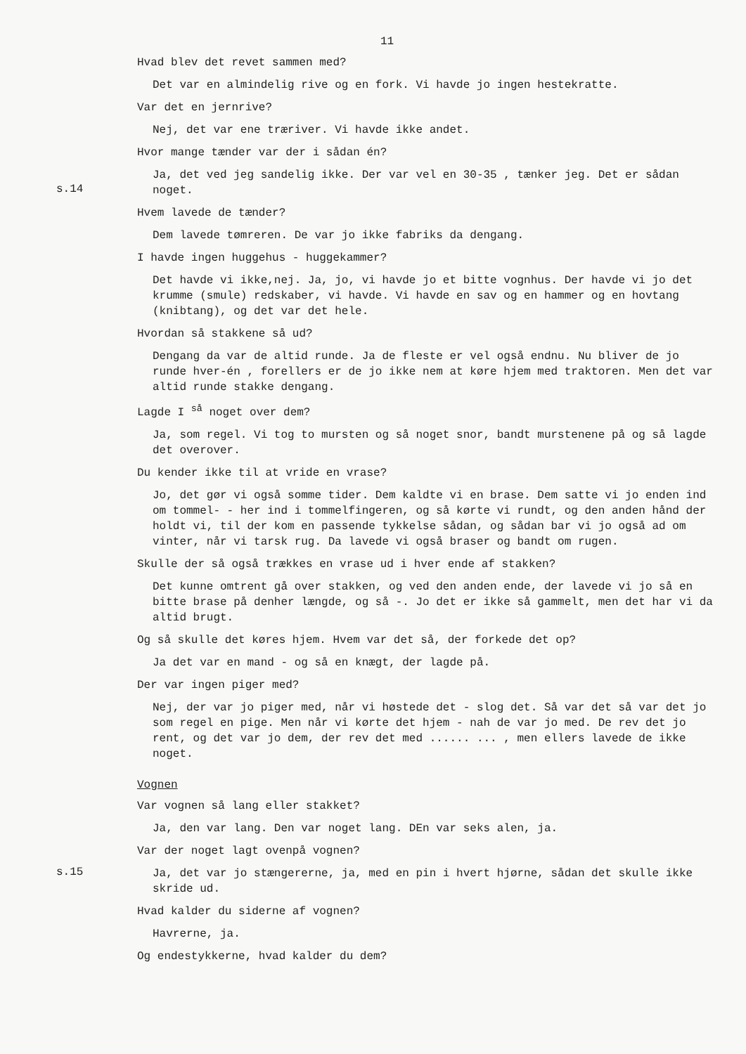11
Hvad blev det revet sammen med?
Det var en almindelig rive og en fork. Vi havde jo ingen hestekratte.
Var det en jernrive?
Nej, det var ene træriver. Vi havde ikke andet.
Hvor mange tænder var der i sådan én?
s.14
Ja, det ved jeg sandelig ikke. Der var vel en 30-35 , tænker jeg. Det er sådan noget.
Hvem lavede de tænder?
Dem lavede tømreren. De var jo ikke fabriks da dengang.
I havde ingen huggehus - huggekammer?
Det havde vi ikke,nej. Ja, jo, vi havde jo et bitte vognhus. Der havde vi jo det krumme (smule) redskaber, vi havde. Vi havde en sav og en hammer og en hovtang (knibtang), og det var det hele.
Hvordan så stakkene så ud?
Dengang da var de altid runde. Ja de fleste er vel også endnu. Nu bliver de jo runde hver-én , forellers er de jo ikke nem at køre hjem med traktoren. Men det var altid runde stakke dengang.
Lagde I <sup>så</sup> noget over dem?
Ja, som regel. Vi tog to mursten og så noget snor, bandt murstenene på og så lagde det overover.
Du kender ikke til at vride en vrase?
Jo, det gør vi også somme tider. Dem kaldte vi en brase. Dem satte vi jo enden ind om tommel- - her ind i tommelfingeren, og så kørte vi rundt, og den anden hånd der holdt vi, til der kom en passende tykkelse sådan, og sådan bar vi jo også ad om vinter, når vi tarsk rug. Da lavede vi også braser og bandt om rugen.
Skulle der så også trækkes en vrase ud i hver ende af stakken?
Det kunne omtrent gå over stakken, og ved den anden ende, der lavede vi jo så en bitte brase på denher længde, og så -. Jo det er ikke så gammelt, men det har vi da altid brugt.
Og så skulle det køres hjem. Hvem var det så, der forkede det op?
Ja det var en mand - og så en knægt, der lagde på.
Der var ingen piger med?
Nej, der var jo piger med, når vi høstede det - slog det. Så var det så var det jo som regel en pige. Men når vi kørte det hjem - nah de var jo med. De rev det jo rent, og det var jo dem, der rev det med ...... ... , men ellers lavede de ikke noget.
Vognen
Var vognen så lang eller stakket?
Ja, den var lang. Den var noget lang. DEn var seks alen, ja.
Var der noget lagt ovenpå vognen?
s.15
Ja, det var jo stængererne, ja, med en pin i hvert hjørne, sådan det skulle ikke skride ud.
Hvad kalder du siderne af vognen?
Havrerne, ja.
Og endestykkerne, hvad kalder du dem?